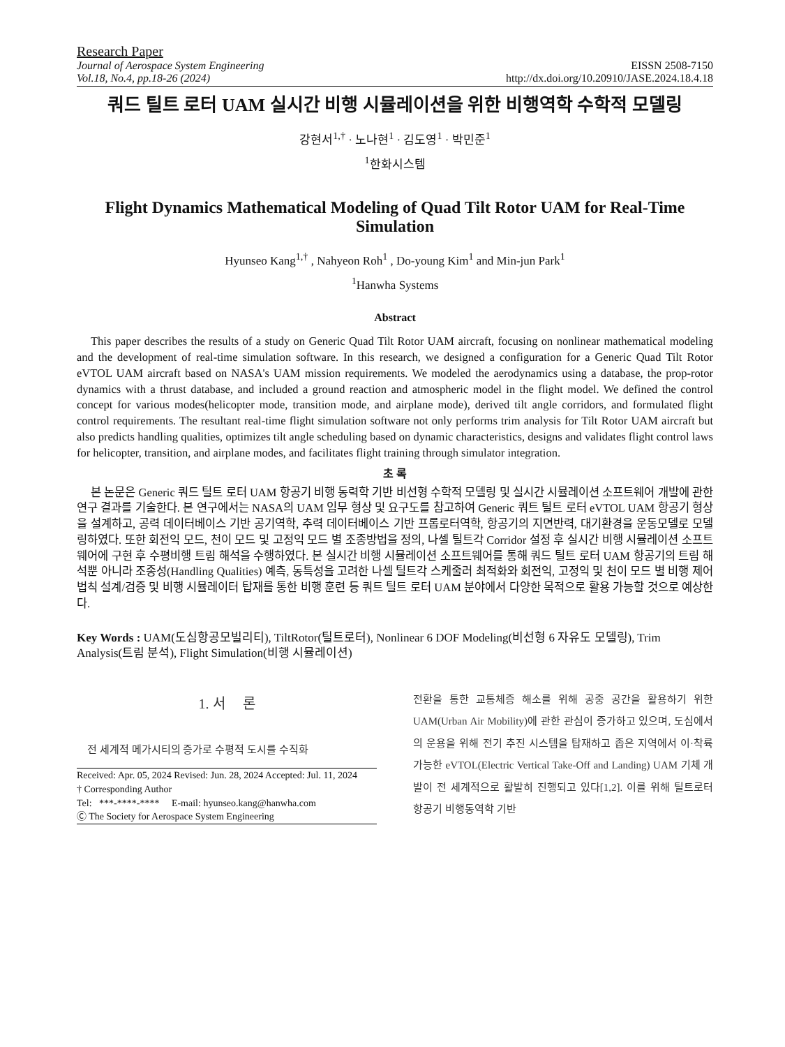Research Paper
Journal of Aerospace System Engineering
Vol.18, No.4, pp.18-26 (2024)
EISSN 2508-7150
http://dx.doi.org/10.20910/JASE.2024.18.4.18
쿼드 틸트 로터 UAM 실시간 비행 시뮬레이션을 위한 비행역학 수학적 모델링
강현서<sup>1,†</sup> · 노나현<sup>1</sup> · 김도영<sup>1</sup> · 박민준<sup>1</sup>
<sup>1</sup> 한화시스템
Flight Dynamics Mathematical Modeling of Quad Tilt Rotor UAM for Real-Time Simulation
Hyunseo Kang<sup>1,†</sup> , Nahyeon Roh<sup>1</sup> , Do-young Kim<sup>1</sup> and Min-jun Park<sup>1</sup>
<sup>1</sup> Hanwha Systems
Abstract
This paper describes the results of a study on Generic Quad Tilt Rotor UAM aircraft, focusing on nonlinear mathematical modeling and the development of real-time simulation software. In this research, we designed a configuration for a Generic Quad Tilt Rotor eVTOL UAM aircraft based on NASA's UAM mission requirements. We modeled the aerodynamics using a database, the prop-rotor dynamics with a thrust database, and included a ground reaction and atmospheric model in the flight model. We defined the control concept for various modes(helicopter mode, transition mode, and airplane mode), derived tilt angle corridors, and formulated flight control requirements. The resultant real-time flight simulation software not only performs trim analysis for Tilt Rotor UAM aircraft but also predicts handling qualities, optimizes tilt angle scheduling based on dynamic characteristics, designs and validates flight control laws for helicopter, transition, and airplane modes, and facilitates flight training through simulator integration.
초 록
본 논문은 Generic 쿼드 틸트 로터 UAM 항공기 비행 동력학 기반 비선형 수학적 모델링 및 실시간 시뮬레이션 소프트웨어 개발에 관한 연구 결과를 기술한다. 본 연구에서는 NASA의 UAM 임무 형상 및 요구도를 참고하여 Generic 쿼트 틸트 로터 eVTOL UAM 항공기 형상을 설계하고, 공력 데이터베이스 기반 공기역학, 추력 데이터베이스 기반 프롭로터역학, 항공기의 지면반력, 대기환경을 운동모델로 모델링하였다. 또한 회전익 모드, 천이 모드 및 고정익 모드 별 조종방법을 정의, 나셀 틸트각 Corridor 설정 후 실시간 비행 시뮬레이션 소프트웨어에 구현 후 수평비행 트림 해석을 수행하였다. 본 실시간 비행 시뮬레이션 소프트웨어를 통해 쿼드 틸트 로터 UAM 항공기의 트림 해석뿐 아니라 조종성(Handling Qualities) 예측, 동특성을 고려한 나셀 틸트각 스케줄러 최적화와 회전익, 고정익 및 천이 모드 별 비행 제어법칙 설계/검증 및 비행 시뮬레이터 탑재를 통한 비행 훈련 등 쿼트 틸트 로터 UAM 분야에서 다양한 목적으로 활용 가능할 것으로 예상한다.
Key Words : UAM(도심항공모빌리티), TiltRotor(틸트로터), Nonlinear 6 DOF Modeling(비선형 6 자유도 모델링), Trim Analysis(트림 분석), Flight Simulation(비행 시뮬레이션)
1. 서 론
전 세계적 메가시티의 증가로 수평적 도시를 수직화
Received: Apr. 05, 2024 Revised: Jun. 28, 2024 Accepted: Jul. 11, 2024
† Corresponding Author
Tel: ***-****-**** E-mail: hyunseo.kang@hanwha.com
Ⓒ The Society for Aerospace System Engineering
전환을 통한 교통체증 해소를 위해 공중 공간을 활용하기 위한 UAM(Urban Air Mobility)에 관한 관심이 증가하고 있으며, 도심에서의 운용을 위해 전기 추진 시스템을 탑재하고 좁은 지역에서 이·착륙 가능한 eVTOL(Electric Vertical Take-Off and Landing) UAM 기체 개발이 전 세계적으로 활발히 진행되고 있다[1,2]. 이를 위해 틸트로터 항공기 비행동역학 기반